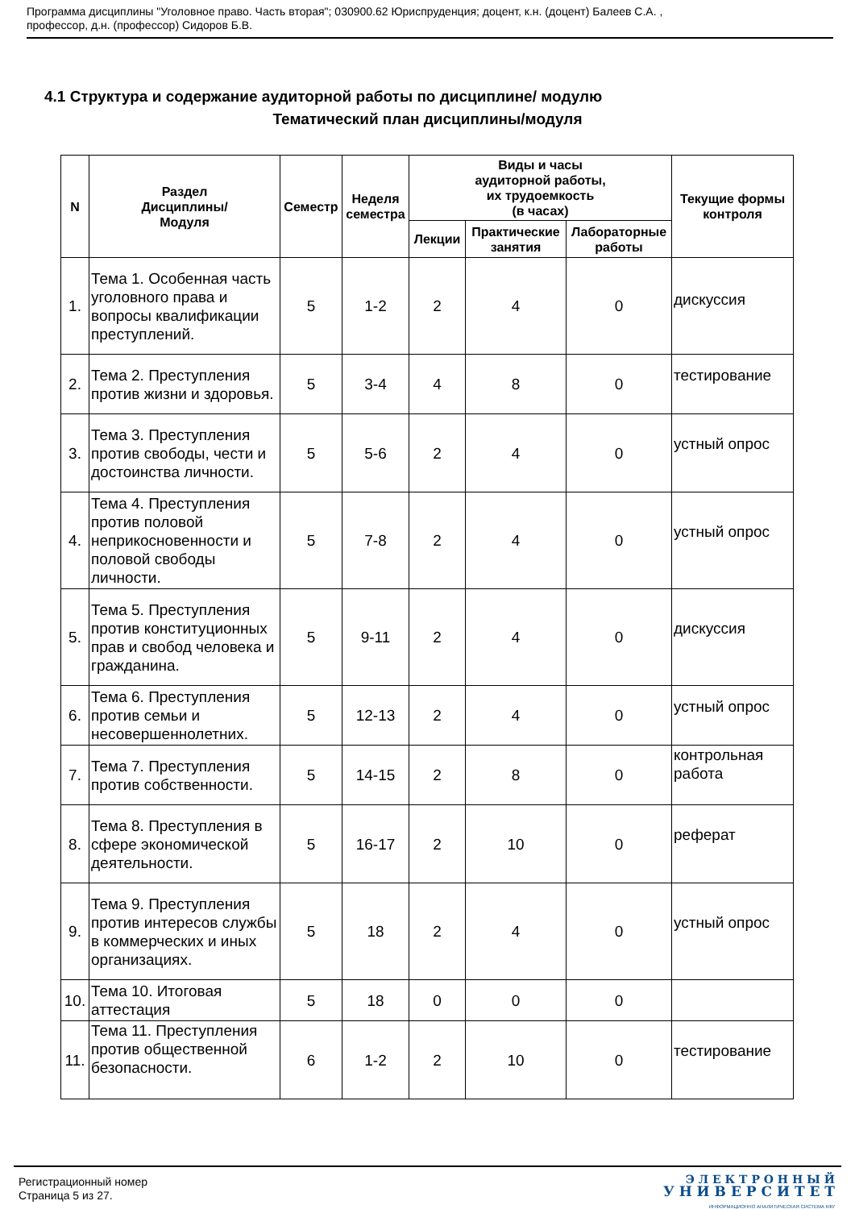Программа дисциплины "Уголовное право. Часть вторая"; 030900.62 Юриспруденция; доцент, к.н. (доцент) Балеев С.А. ,
профессор, д.н. (профессор) Сидоров Б.В.
4.1 Структура и содержание аудиторной работы по дисциплине/ модулю
Тематический план дисциплины/модуля
| N | Раздел Дисциплины/ Модуля | Семестр | Неделя семестра | Виды и часы аудиторной работы, их трудоемкость (в часах) | | | Текущие формы контроля |
| --- | --- | --- | --- | --- | --- | --- | --- |
| | | | | Лекции | Практические занятия | Лабораторные работы | |
| 1. | Тема 1. Особенная часть уголовного права и вопросы квалификации преступлений. | 5 | 1-2 | 2 | 4 | 0 | дискуссия |
| 2. | Тема 2. Преступления против жизни и здоровья. | 5 | 3-4 | 4 | 8 | 0 | тестирование |
| 3. | Тема 3. Преступления против свободы, чести и достоинства личности. | 5 | 5-6 | 2 | 4 | 0 | устный опрос |
| 4. | Тема 4. Преступления против половой неприкосновенности и половой свободы личности. | 5 | 7-8 | 2 | 4 | 0 | устный опрос |
| 5. | Тема 5. Преступления против конституционных прав и свобод человека и гражданина. | 5 | 9-11 | 2 | 4 | 0 | дискуссия |
| 6. | Тема 6. Преступления против семьи и несовершеннолетних. | 5 | 12-13 | 2 | 4 | 0 | устный опрос |
| 7. | Тема 7. Преступления против собственности. | 5 | 14-15 | 2 | 8 | 0 | контрольная работа |
| 8. | Тема 8. Преступления в сфере экономической деятельности. | 5 | 16-17 | 2 | 10 | 0 | реферат |
| 9. | Тема 9. Преступления против интересов службы в коммерческих и иных организациях. | 5 | 18 | 2 | 4 | 0 | устный опрос |
| 10. | Тема 10. Итоговая аттестация | 5 | 18 | 0 | 0 | 0 | |
| 11. | Тема 11. Преступления против общественной безопасности. | 6 | 1-2 | 2 | 10 | 0 | тестирование |
Регистрационный номер
Страница 5 из 27.
Э Л Е К Т Р О Н Н Ы Й
У Н И В Е Р С И Т Е Т
ИНФОРМАЦИОННО АНАЛИТИЧЕСКАЯ СИСТЕМА КФУ